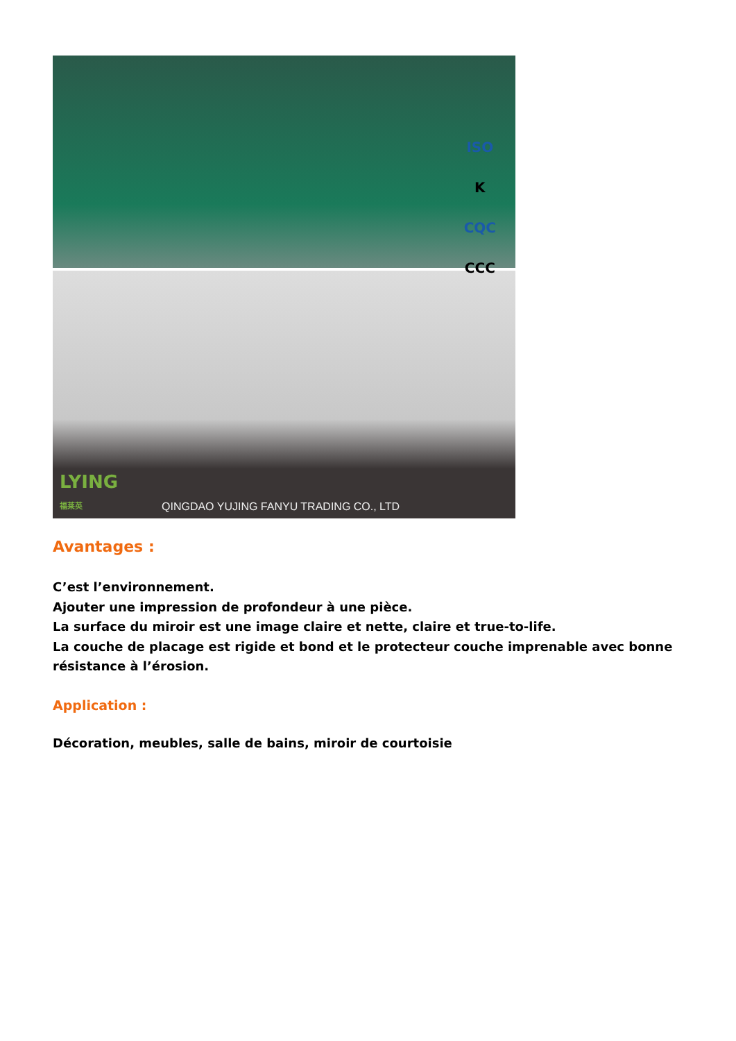LYING
福莱英
QINGDAO YUJING FANYU TRADING CO., LTD
ISO
K
CQC
CCC
Avantages :
C’est l’environnement.
Ajouter une impression de profondeur à une pièce.
La surface du miroir est une image claire et nette, claire et true-to-life.
La couche de placage est rigide et bond et le protecteur couche imprenable avec bonne résistance à l’érosion.
Application :
Décoration, meubles, salle de bains, miroir de courtoisie